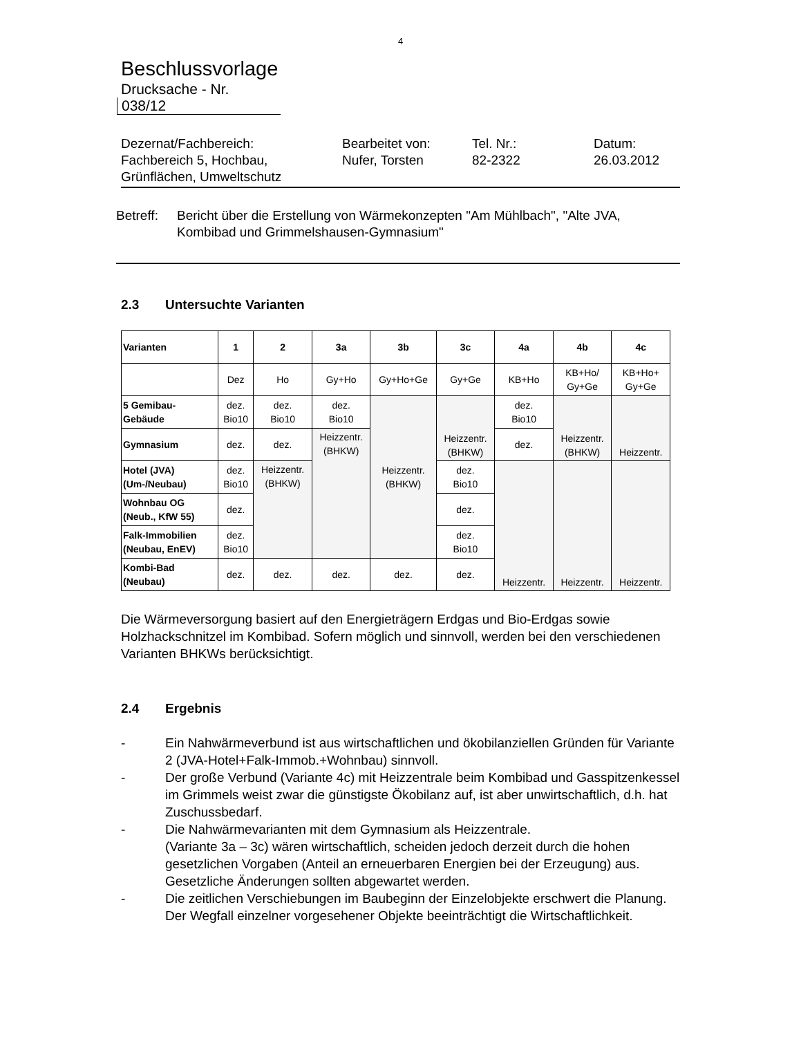4
Beschlussvorlage
Drucksache - Nr.
038/12
Dezernat/Fachbereich:
Fachbereich 5, Hochbau,
Grünflächen, Umweltschutz
Bearbeitet von:
Nufer, Torsten
Tel. Nr.:
82-2322
Datum:
26.03.2012
Betreff: Bericht über die Erstellung von Wärmekonzepten "Am Mühlbach", "Alte JVA, Kombibad und Grimmelshausen-Gymnasium"
2.3 Untersuchte Varianten
| Varianten | 1 | 2 | 3a | 3b | 3c | 4a | 4b | 4c |
| --- | --- | --- | --- | --- | --- | --- | --- | --- |
| | Dez | Ho | Gy+Ho | Gy+Ho+Ge | Gy+Ge | KB+Ho | KB+Ho/ Gy+Ge | KB+Ho+ Gy+Ge |
| 5 Gemibau- Gebäude | dez. Bio10 | dez. Bio10 | dez. Bio10 | Heizzentr. (BHKW) | Heizzentr. (BHKW) | dez. Bio10 | Heizzentr. (BHKW) | Heizzentr. |
| Gymnasium | dez. | dez. | Heizzentr. (BHKW) | | | dez. | | |
| Hotel (JVA) (Um-/Neubau) | dez. Bio10 | Heizzentr. (BHKW) | | | dez. Bio10 | Heizzentr. | Heizzentr. | Heizzentr. |
| Wohnbau OG (Neub., KfW 55) | dez. | | | | dez. | | | |
| Falk-Immobilien (Neubau, EnEV) | dez. Bio10 | | | | dez. Bio10 | | | |
| Kombi-Bad (Neubau) | dez. | dez. | dez. | dez. | dez. | | | |
Die Wärmeversorgung basiert auf den Energieträgern Erdgas und Bio-Erdgas sowie Holzhackschnitzel im Kombibad. Sofern möglich und sinnvoll, werden bei den verschiedenen Varianten BHKWs berücksichtigt.
2.4 Ergebnis
- Ein Nahwärmeverbund ist aus wirtschaftlichen und ökobilanziellen Gründen für Variante 2 (JVA-Hotel+Falk-Immob.+Wohnbau) sinnvoll.
- Der große Verbund (Variante 4c) mit Heizzentrale beim Kombibad und Gasspitzenkessel im Grimmels weist zwar die günstigste Ökobilanz auf, ist aber unwirtschaftlich, d.h. hat Zuschussbedarf.
- Die Nahwärmevarianten mit dem Gymnasium als Heizzentrale.
(Variante 3a – 3c) wären wirtschaftlich, scheiden jedoch derzeit durch die hohen gesetzlichen Vorgaben (Anteil an erneuerbaren Energien bei der Erzeugung) aus. Gesetzliche Änderungen sollten abgewartet werden.
- Die zeitlichen Verschiebungen im Baubeginn der Einzelobjekte erschwert die Planung. Der Wegfall einzelner vorgesehener Objekte beeinträchtigt die Wirtschaftlichkeit.